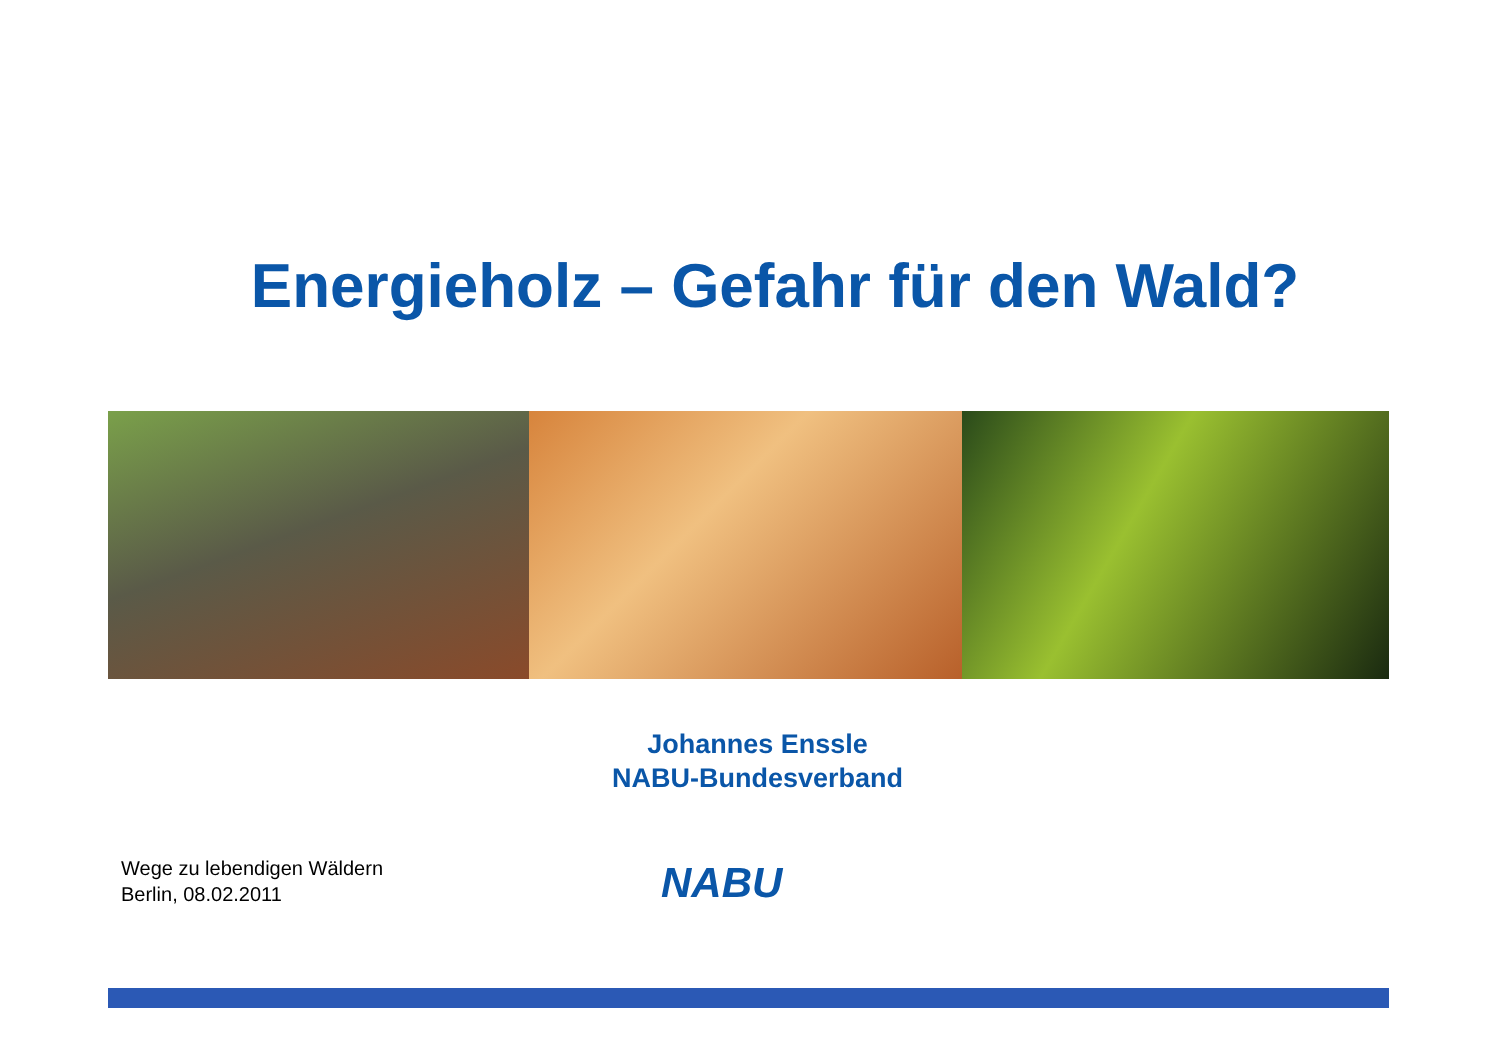Energieholz – Gefahr für den Wald?
Johannes Enssle
NABU-Bundesverband
Wege zu lebendigen Wäldern
Berlin, 08.02.2011
NABU